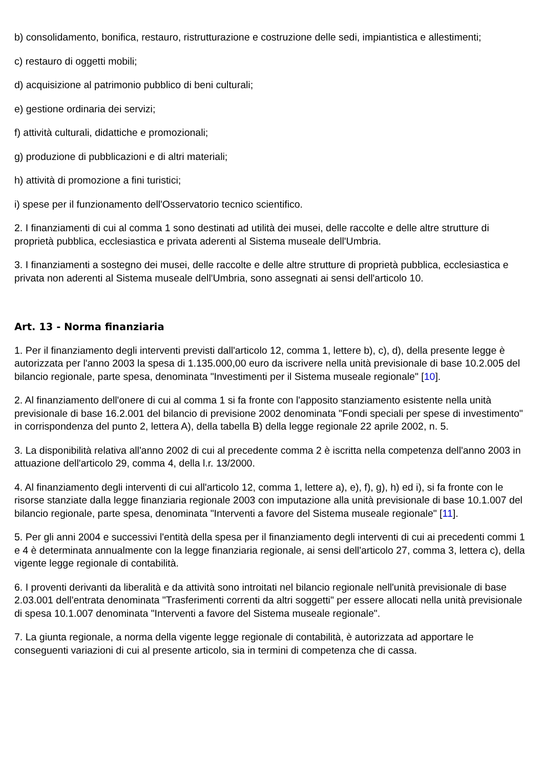b) consolidamento, bonifica, restauro, ristrutturazione e costruzione delle sedi, impiantistica e allestimenti;
c) restauro di oggetti mobili;
d) acquisizione al patrimonio pubblico di beni culturali;
e) gestione ordinaria dei servizi;
f) attività culturali, didattiche e promozionali;
g) produzione di pubblicazioni e di altri materiali;
h) attività di promozione a fini turistici;
i) spese per il funzionamento dell'Osservatorio tecnico scientifico.
2. I finanziamenti di cui al comma 1 sono destinati ad utilità dei musei, delle raccolte e delle altre strutture di proprietà pubblica, ecclesiastica e privata aderenti al Sistema museale dell'Umbria.
3. I finanziamenti a sostegno dei musei, delle raccolte e delle altre strutture di proprietà pubblica, ecclesiastica e privata non aderenti al Sistema museale dell'Umbria, sono assegnati ai sensi dell'articolo 10.
Art. 13 - Norma finanziaria
1. Per il finanziamento degli interventi previsti dall'articolo 12, comma 1, lettere b), c), d), della presente legge è autorizzata per l'anno 2003 la spesa di 1.135.000,00 euro da iscrivere nella unità previsionale di base 10.2.005 del bilancio regionale, parte spesa, denominata "Investimenti per il Sistema museale regionale" [10].
2. Al finanziamento dell'onere di cui al comma 1 si fa fronte con l'apposito stanziamento esistente nella unità previsionale di base 16.2.001 del bilancio di previsione 2002 denominata "Fondi speciali per spese di investimento" in corrispondenza del punto 2, lettera A), della tabella B) della legge regionale 22 aprile 2002, n. 5.
3. La disponibilità relativa all'anno 2002 di cui al precedente comma 2 è iscritta nella competenza dell'anno 2003 in attuazione dell'articolo 29, comma 4, della l.r. 13/2000.
4. Al finanziamento degli interventi di cui all'articolo 12, comma 1, lettere a), e), f), g), h) ed i), si fa fronte con le risorse stanziate dalla legge finanziaria regionale 2003 con imputazione alla unità previsionale di base 10.1.007 del bilancio regionale, parte spesa, denominata "Interventi a favore del Sistema museale regionale" [11].
5. Per gli anni 2004 e successivi l'entità della spesa per il finanziamento degli interventi di cui ai precedenti commi 1 e 4 è determinata annualmente con la legge finanziaria regionale, ai sensi dell'articolo 27, comma 3, lettera c), della vigente legge regionale di contabilità.
6. I proventi derivanti da liberalità e da attività sono introitati nel bilancio regionale nell'unità previsionale di base 2.03.001 dell'entrata denominata "Trasferimenti correnti da altri soggetti" per essere allocati nella unità previsionale di spesa 10.1.007 denominata "Interventi a favore del Sistema museale regionale".
7. La giunta regionale, a norma della vigente legge regionale di contabilità, è autorizzata ad apportare le conseguenti variazioni di cui al presente articolo, sia in termini di competenza che di cassa.